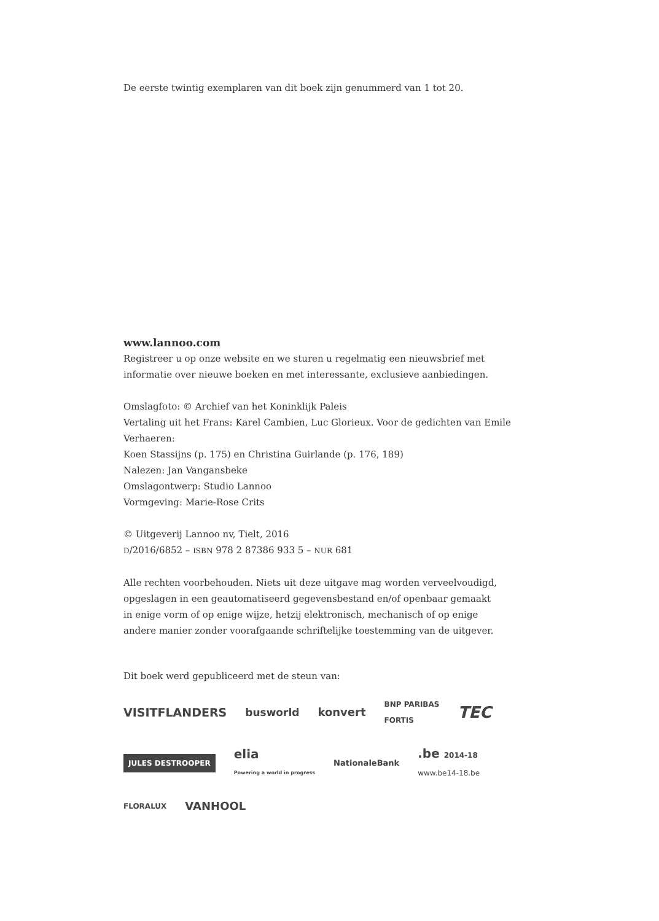De eerste twintig exemplaren van dit boek zijn genummerd van 1 tot 20.
www.lannoo.com
Registreer u op onze website en we sturen u regelmatig een nieuwsbrief met
informatie over nieuwe boeken en met interessante, exclusieve aanbiedingen.
Omslagfoto: © Archief van het Koninklijk Paleis
Vertaling uit het Frans: Karel Cambien, Luc Glorieux. Voor de gedichten van Emile Verhaeren:
Koen Stassijns (p. 175) en Christina Guirlande (p. 176, 189)
Nalezen: Jan Vangansbeke
Omslagontwerp: Studio Lannoo
Vormgeving: Marie-Rose Crits
© Uitgeverij Lannoo nv, Tielt, 2016
D/2016/6852 – ISBN 978 2 87386 933 5 – NUR 681
Alle rechten voorbehouden. Niets uit deze uitgave mag worden verveelvoudigd,
opgeslagen in een geautomatiseerd gegevensbestand en/of openbaar gemaakt
in enige vorm of op enige wijze, hetzij elektronisch, mechanisch of op enige
andere manier zonder voorafgaande schriftelijke toestemming van de uitgever.
Dit boek werd gepubliceerd met de steun van:
VISITFLANDERS
busworld
konvert
BNP PARIBAS
FORTIS
TEC
JULES DESTROOPER
elia
Powering a world in progress
NationaleBank
.be 2014-18
www.be14-18.be
FLORALUX
VANHOOL